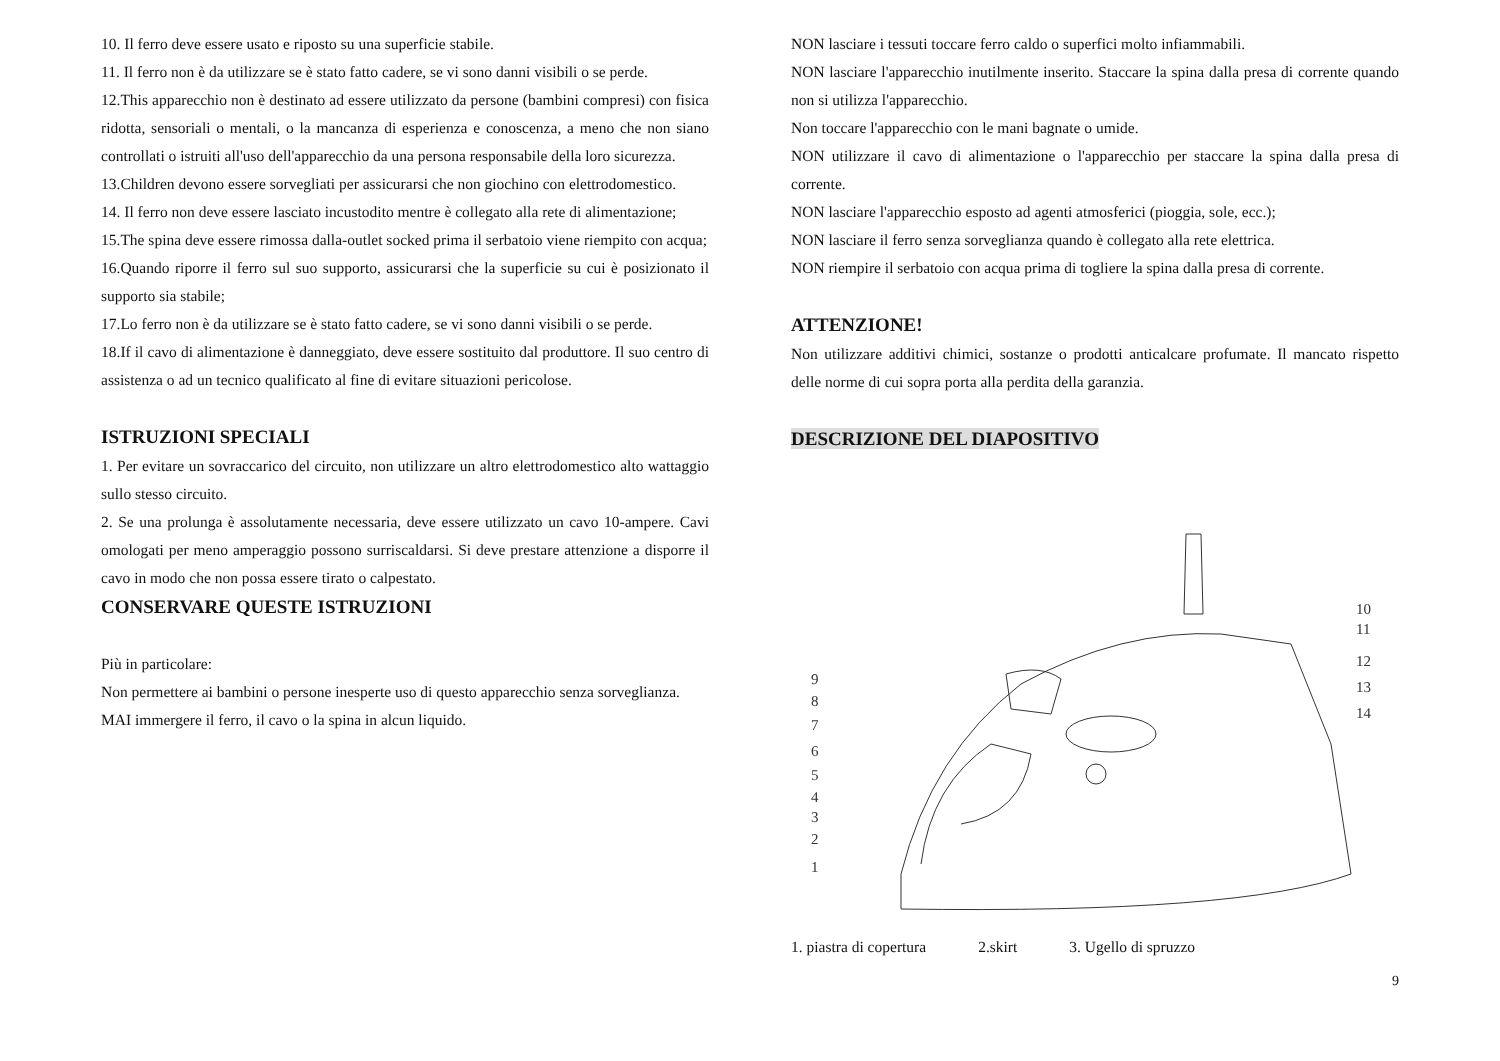10. Il ferro deve essere usato e riposto su una superficie stabile.
11. Il ferro non è da utilizzare se è stato fatto cadere, se vi sono danni visibili o se perde.
12.This apparecchio non è destinato ad essere utilizzato da persone (bambini compresi) con fisica ridotta, sensoriali o mentali, o la mancanza di esperienza e conoscenza, a meno che non siano controllati o istruiti all'uso dell'apparecchio da una persona responsabile della loro sicurezza.
13.Children devono essere sorvegliati per assicurarsi che non giochino con elettrodomestico.
14. Il ferro non deve essere lasciato incustodito mentre è collegato alla rete di alimentazione;
15.The spina deve essere rimossa dalla-outlet socked prima il serbatoio viene riempito con acqua;
16.Quando riporre il ferro sul suo supporto, assicurarsi che la superficie su cui è posizionato il supporto sia stabile;
17.Lo ferro non è da utilizzare se è stato fatto cadere, se vi sono danni visibili o se perde.
18.If il cavo di alimentazione è danneggiato, deve essere sostituito dal produttore. Il suo centro di assistenza o ad un tecnico qualificato al fine di evitare situazioni pericolose.
ISTRUZIONI SPECIALI
1. Per evitare un sovraccarico del circuito, non utilizzare un altro elettrodomestico alto wattaggio sullo stesso circuito.
2. Se una prolunga è assolutamente necessaria, deve essere utilizzato un cavo 10-ampere. Cavi omologati per meno amperaggio possono surriscaldarsi. Si deve prestare attenzione a disporre il cavo in modo che non possa essere tirato o calpestato.
CONSERVARE QUESTE ISTRUZIONI
Più in particolare:
Non permettere ai bambini o persone inesperte uso di questo apparecchio senza sorveglianza.
MAI immergere il ferro, il cavo o la spina in alcun liquido.
NON lasciare i tessuti toccare ferro caldo o superfici molto infiammabili.
NON lasciare l'apparecchio inutilmente inserito. Staccare la spina dalla presa di corrente quando non si utilizza l'apparecchio.
Non toccare l'apparecchio con le mani bagnate o umide.
NON utilizzare il cavo di alimentazione o l'apparecchio per staccare la spina dalla presa di corrente.
NON lasciare l'apparecchio esposto ad agenti atmosferici (pioggia, sole, ecc.);
NON lasciare il ferro senza sorveglianza quando è collegato alla rete elettrica.
NON riempire il serbatoio con acqua prima di togliere la spina dalla presa di corrente.
ATTENZIONE!
Non utilizzare additivi chimici, sostanze o prodotti anticalcare profumate. Il mancato rispetto delle norme di cui sopra porta alla perdita della garanzia.
DESCRIZIONE DEL DIAPOSITIVO
10
11
12
13
14
9
8
7
6
5
4
3
2
1
1. piastra di copertura 2.skirt 3. Ugello di spruzzo
9